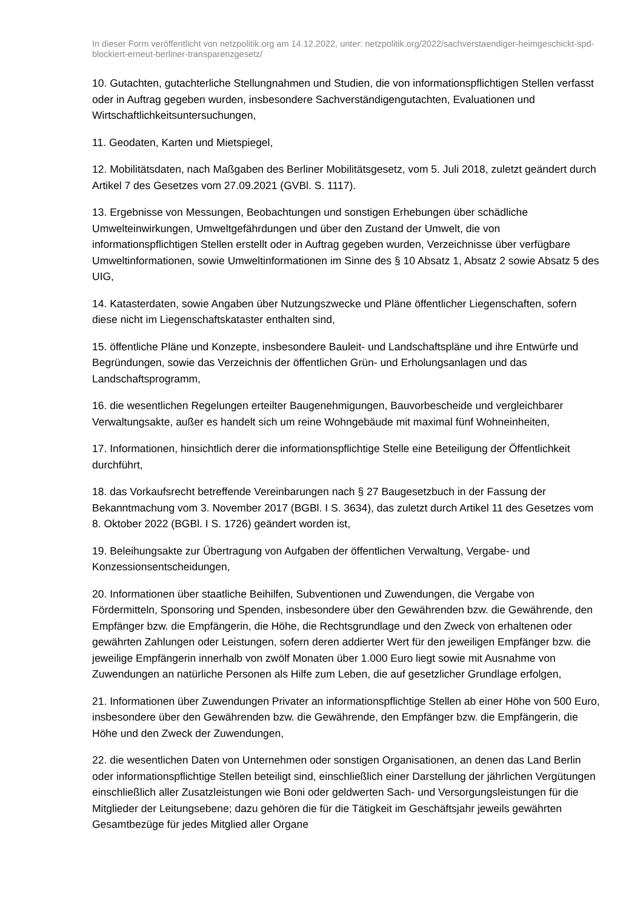In dieser Form veröffentlicht von netzpolitik.org am 14.12.2022, unter: netzpolitik.org/2022/sachverstaendiger-heimgeschickt-spd-blockiert-erneut-berliner-transparenzgesetz/
10. Gutachten, gutachterliche Stellungnahmen und Studien, die von informationspflichtigen Stellen verfasst oder in Auftrag gegeben wurden, insbesondere Sachverständigengutachten, Evaluationen und Wirtschaftlichkeitsuntersuchungen,
11. Geodaten, Karten und Mietspiegel,
12. Mobilitätsdaten, nach Maßgaben des Berliner Mobilitätsgesetz, vom 5. Juli 2018, zuletzt geändert durch Artikel 7 des Gesetzes vom 27.09.2021 (GVBl. S. 1117).
13. Ergebnisse von Messungen, Beobachtungen und sonstigen Erhebungen über schädliche Umwelteinwirkungen, Umweltgefährdungen und über den Zustand der Umwelt, die von informationspflichtigen Stellen erstellt oder in Auftrag gegeben wurden, Verzeichnisse über verfügbare Umweltinformationen, sowie Umweltinformationen im Sinne des § 10 Absatz 1, Absatz 2 sowie Absatz 5 des UIG,
14. Katasterdaten, sowie Angaben über Nutzungszwecke und Pläne öffentlicher Liegenschaften, sofern diese nicht im Liegenschaftskataster enthalten sind,
15. öffentliche Pläne und Konzepte, insbesondere Bauleit- und Landschaftspläne und ihre Entwürfe und Begründungen, sowie das Verzeichnis der öffentlichen Grün- und Erholungsanlagen und das Landschaftsprogramm,
16. die wesentlichen Regelungen erteilter Baugenehmigungen, Bauvorbescheide und vergleichbarer Verwaltungsakte, außer es handelt sich um reine Wohngebäude mit maximal fünf Wohneinheiten,
17. Informationen, hinsichtlich derer die informationspflichtige Stelle eine Beteiligung der Öffentlichkeit durchführt,
18. das Vorkaufsrecht betreffende Vereinbarungen nach § 27 Baugesetzbuch in der Fassung der Bekanntmachung vom 3. November 2017 (BGBl. I S. 3634), das zuletzt durch Artikel 11 des Gesetzes vom 8. Oktober 2022 (BGBl. I S. 1726) geändert worden ist,
19. Beleihungsakte zur Übertragung von Aufgaben der öffentlichen Verwaltung, Vergabe- und Konzessionsentscheidungen,
20. Informationen über staatliche Beihilfen, Subventionen und Zuwendungen, die Vergabe von Fördermitteln, Sponsoring und Spenden, insbesondere über den Gewährenden bzw. die Gewährende, den Empfänger bzw. die Empfängerin, die Höhe, die Rechtsgrundlage und den Zweck von erhaltenen oder gewährten Zahlungen oder Leistungen, sofern deren addierter Wert für den jeweiligen Empfänger bzw. die jeweilige Empfängerin innerhalb von zwölf Monaten über 1.000 Euro liegt sowie mit Ausnahme von Zuwendungen an natürliche Personen als Hilfe zum Leben, die auf gesetzlicher Grundlage erfolgen,
21. Informationen über Zuwendungen Privater an informationspflichtige Stellen ab einer Höhe von 500 Euro, insbesondere über den Gewährenden bzw. die Gewährende, den Empfänger bzw. die Empfängerin, die Höhe und den Zweck der Zuwendungen,
22. die wesentlichen Daten von Unternehmen oder sonstigen Organisationen, an denen das Land Berlin oder informationspflichtige Stellen beteiligt sind, einschließlich einer Darstellung der jährlichen Vergütungen einschließlich aller Zusatzleistungen wie Boni oder geldwerten Sach- und Versorgungsleistungen für die Mitglieder der Leitungsebene; dazu gehören die für die Tätigkeit im Geschäftsjahr jeweils gewährten Gesamtbezüge für jedes Mitglied aller Organe